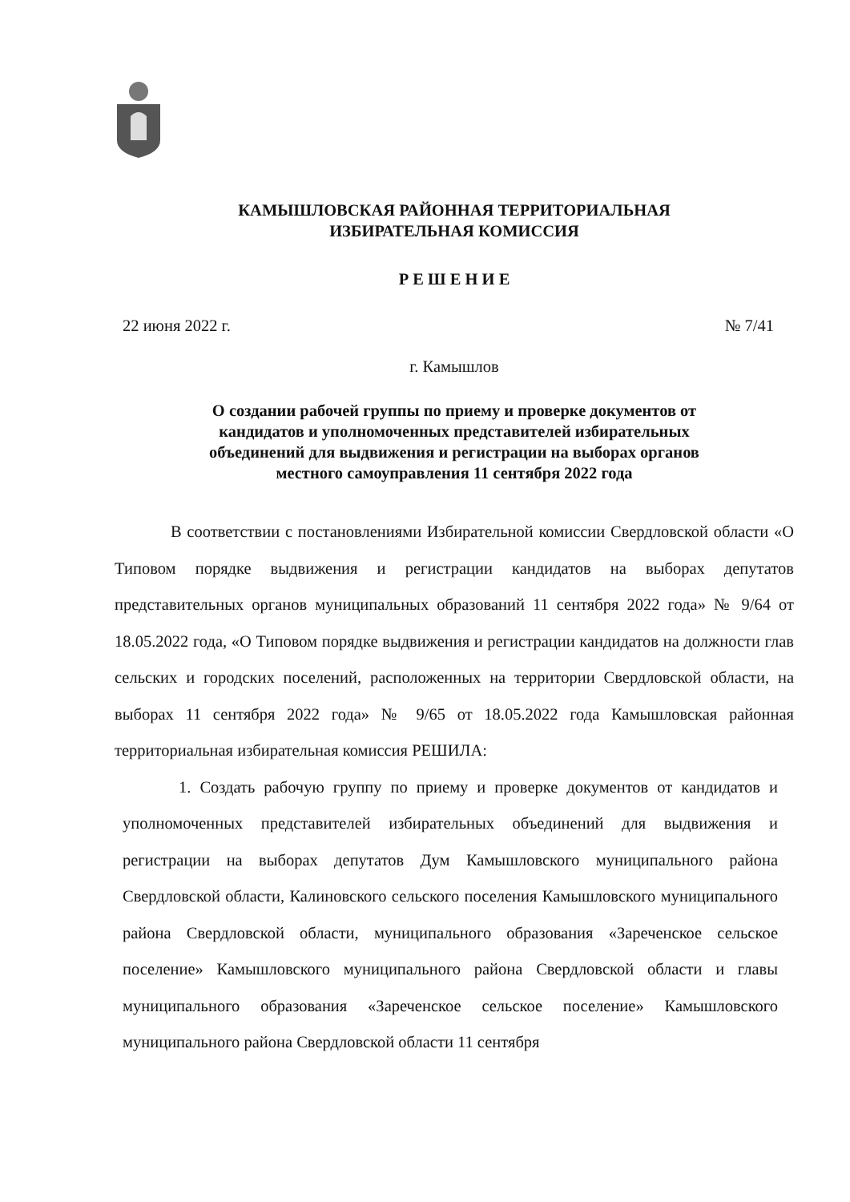КАМЫШЛОВСКАЯ РАЙОННАЯ ТЕРРИТОРИАЛЬНАЯ
ИЗБИРАТЕЛЬНАЯ КОМИССИЯ
Р Е Ш Е Н И Е
22 июня 2022 г. № 7/41
г. Камышлов
О создании рабочей группы по приему и проверке документов от
кандидатов и уполномоченных представителей избирательных
объединений для выдвижения и регистрации на выборах органов
местного самоуправления 11 сентября 2022 года
В соответствии с постановлениями Избирательной комиссии Свердловской области «О Типовом порядке выдвижения и регистрации кандидатов на выборах депутатов представительных органов муниципальных образований 11 сентября 2022 года» № 9/64 от 18.05.2022 года, «О Типовом порядке выдвижения и регистрации кандидатов на должности глав сельских и городских поселений, расположенных на территории Свердловской области, на выборах 11 сентября 2022 года» № 9/65 от 18.05.2022 года Камышловская районная территориальная избирательная комиссия РЕШИЛА:
1. Создать рабочую группу по приему и проверке документов от кандидатов и уполномоченных представителей избирательных объединений для выдвижения и регистрации на выборах депутатов Дум Камышловского муниципального района Свердловской области, Калиновского сельского поселения Камышловского муниципального района Свердловской области, муниципального образования «Зареченское сельское поселение» Камышловского муниципального района Свердловской области и главы муниципального образования «Зареченское сельское поселение» Камышловского муниципального района Свердловской области 11 сентября